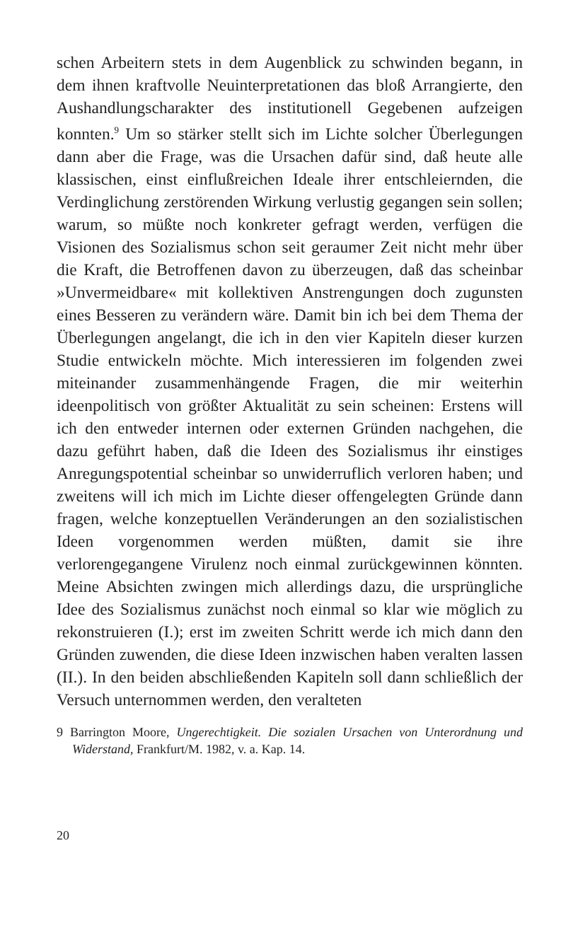schen Arbeitern stets in dem Augenblick zu schwinden be­gann, in dem ihnen kraftvolle Neuinterpretationen das bloß Arrangierte, den Aushandlungscharakter des institutionell Gegebenen aufzeigen konnten.<sup>9</sup> Um so stärker stellt sich im Lichte solcher Überlegungen dann aber die Frage, was die Ursachen dafür sind, daß heute alle klassischen, einst ein­flußreichen Ideale ihrer entschleiernden, die Verdinglichung zerstörenden Wirkung verlustig gegangen sein sollen; war­um, so müßte noch konkreter gefragt werden, verfügen die Visionen des Sozialismus schon seit geraumer Zeit nicht mehr über die Kraft, die Betroffenen davon zu überzeugen, daß das scheinbar »Unvermeidbare« mit kollektiven Anstrengungen doch zugunsten eines Besseren zu verändern wäre. Damit bin ich bei dem Thema der Überlegungen angelangt, die ich in den vier Kapiteln dieser kurzen Studie entwickeln möchte. Mich interessieren im folgenden zwei miteinander zusam­menhängende Fragen, die mir weiterhin ideenpolitisch von größter Aktualität zu sein scheinen: Erstens will ich den ent­weder internen oder externen Gründen nachgehen, die dazu geführt haben, daß die Ideen des Sozialismus ihr einstiges Anregungspotential scheinbar so unwiderruflich verloren haben; und zweitens will ich mich im Lichte dieser offenge­legten Gründe dann fragen, welche konzeptuellen Verände­rungen an den sozialistischen Ideen vorgenommen werden müßten, damit sie ihre verlorengegangene Virulenz noch ein­mal zurückgewinnen könnten. Meine Absichten zwingen mich allerdings dazu, die ursprüngliche Idee des Sozialismus zunächst noch einmal so klar wie möglich zu rekonstruieren (I.); erst im zweiten Schritt werde ich mich dann den Grün­den zuwenden, die diese Ideen inzwischen haben veralten las­sen (II.). In den beiden abschließenden Kapiteln soll dann schließlich der Versuch unternommen werden, den veralteten
9 Barrington Moore, Ungerechtigkeit. Die sozialen Ursachen von Unterord­nung und Widerstand, Frankfurt/M. 1982, v. a. Kap. 14.
20